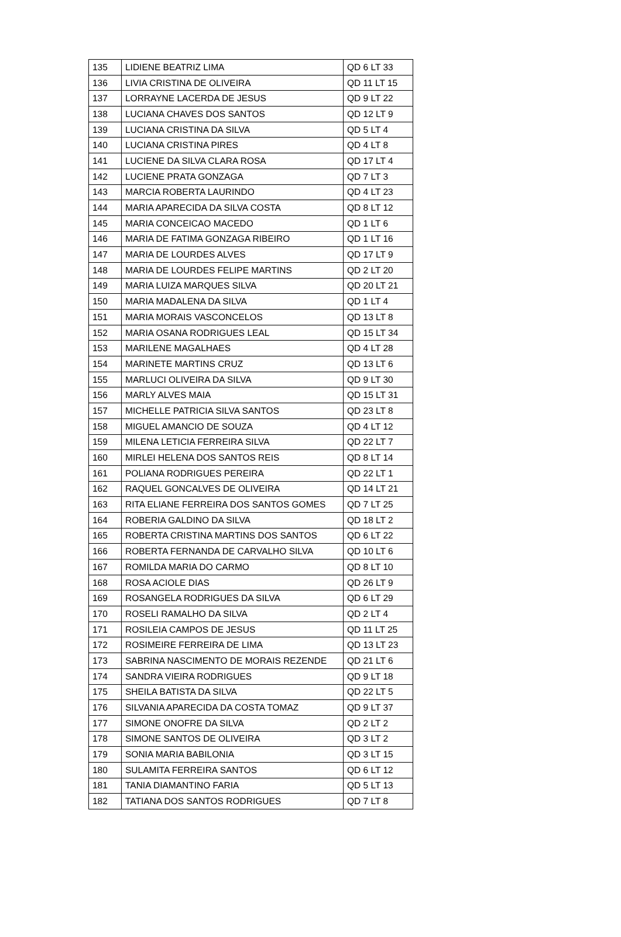| 135 | LIDIENE BEATRIZ LIMA | QD 6 LT 33 |
| 136 | LIVIA CRISTINA DE OLIVEIRA | QD 11 LT 15 |
| 137 | LORRAYNE LACERDA DE JESUS | QD 9 LT 22 |
| 138 | LUCIANA CHAVES DOS SANTOS | QD 12 LT 9 |
| 139 | LUCIANA CRISTINA DA SILVA | QD 5 LT 4 |
| 140 | LUCIANA CRISTINA PIRES | QD 4 LT 8 |
| 141 | LUCIENE DA SILVA CLARA ROSA | QD 17 LT 4 |
| 142 | LUCIENE PRATA GONZAGA | QD 7 LT 3 |
| 143 | MARCIA ROBERTA LAURINDO | QD 4 LT 23 |
| 144 | MARIA APARECIDA DA SILVA COSTA | QD 8 LT 12 |
| 145 | MARIA CONCEICAO MACEDO | QD 1 LT 6 |
| 146 | MARIA DE FATIMA GONZAGA RIBEIRO | QD 1 LT 16 |
| 147 | MARIA DE LOURDES ALVES | QD 17 LT 9 |
| 148 | MARIA DE LOURDES FELIPE MARTINS | QD 2 LT 20 |
| 149 | MARIA LUIZA MARQUES SILVA | QD 20 LT 21 |
| 150 | MARIA MADALENA DA SILVA | QD 1 LT 4 |
| 151 | MARIA MORAIS VASCONCELOS | QD 13 LT 8 |
| 152 | MARIA OSANA RODRIGUES LEAL | QD 15 LT 34 |
| 153 | MARILENE MAGALHAES | QD 4 LT 28 |
| 154 | MARINETE MARTINS CRUZ | QD 13 LT 6 |
| 155 | MARLUCI OLIVEIRA DA SILVA | QD 9 LT 30 |
| 156 | MARLY ALVES MAIA | QD 15 LT 31 |
| 157 | MICHELLE PATRICIA SILVA SANTOS | QD 23 LT 8 |
| 158 | MIGUEL AMANCIO DE SOUZA | QD 4 LT 12 |
| 159 | MILENA LETICIA FERREIRA SILVA | QD 22 LT 7 |
| 160 | MIRLEI HELENA DOS SANTOS REIS | QD 8 LT 14 |
| 161 | POLIANA RODRIGUES PEREIRA | QD 22 LT 1 |
| 162 | RAQUEL GONCALVES DE OLIVEIRA | QD 14 LT 21 |
| 163 | RITA ELIANE FERREIRA DOS SANTOS GOMES | QD 7 LT 25 |
| 164 | ROBERIA GALDINO DA SILVA | QD 18 LT 2 |
| 165 | ROBERTA CRISTINA MARTINS DOS SANTOS | QD 6 LT 22 |
| 166 | ROBERTA FERNANDA DE CARVALHO SILVA | QD 10 LT 6 |
| 167 | ROMILDA MARIA DO CARMO | QD 8 LT 10 |
| 168 | ROSA ACIOLE DIAS | QD 26 LT 9 |
| 169 | ROSANGELA RODRIGUES DA SILVA | QD 6 LT 29 |
| 170 | ROSELI RAMALHO DA SILVA | QD 2 LT 4 |
| 171 | ROSILEIA CAMPOS DE JESUS | QD 11 LT 25 |
| 172 | ROSIMEIRE FERREIRA DE LIMA | QD 13 LT 23 |
| 173 | SABRINA NASCIMENTO DE MORAIS REZENDE | QD 21 LT 6 |
| 174 | SANDRA VIEIRA RODRIGUES | QD 9 LT 18 |
| 175 | SHEILA BATISTA DA SILVA | QD 22 LT 5 |
| 176 | SILVANIA APARECIDA DA COSTA TOMAZ | QD 9 LT 37 |
| 177 | SIMONE ONOFRE DA SILVA | QD 2 LT 2 |
| 178 | SIMONE SANTOS DE OLIVEIRA | QD 3 LT 2 |
| 179 | SONIA MARIA BABILONIA | QD 3 LT 15 |
| 180 | SULAMITA FERREIRA SANTOS | QD 6 LT 12 |
| 181 | TANIA DIAMANTINO FARIA | QD 5 LT 13 |
| 182 | TATIANA DOS SANTOS RODRIGUES | QD 7 LT 8 |